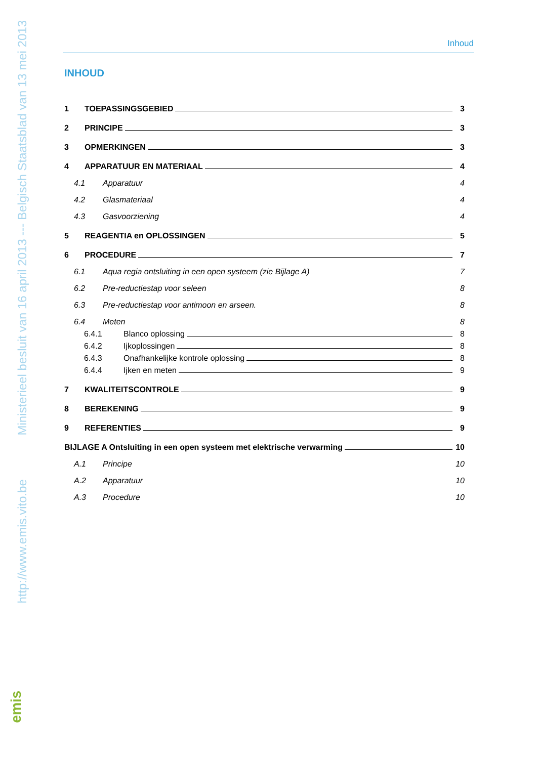http://www.emis.vito.be Ministerieel besluit van 16 april 2013 --- Belgisch Staatsblad van 13 mei 2013
emis
Inhoud
INHOUD
1 TOEPASSINGSGEBIED 3
2 PRINCIPE 3
3 OPMERKINGEN 3
4 APPARATUUR EN MATERIAAL 4
4.1 Apparatuur 4
4.2 Glasmateriaal 4
4.3 Gasvoorziening 4
5 REAGENTIA en OPLOSSINGEN 5
6 PROCEDURE 7
6.1 Aqua regia ontsluiting in een open systeem (zie Bijlage A) 7
6.2 Pre-reductiestap voor seleen 8
6.3 Pre-reductiestap voor antimoon en arseen. 8
6.4 Meten 8
6.4.1 Blanco oplossing 8
6.4.2 Ijkoplossingen 8
6.4.3 Onafhankelijke kontrole oplossing 8
6.4.4 Ijken en meten 9
7 KWALITEITSCONTROLE 9
8 BEREKENING 9
9 REFERENTIES 9
BIJLAGE A Ontsluiting in een open systeem met elektrische verwarming 10
A.1 Principe 10
A.2 Apparatuur 10
A.3 Procedure 10